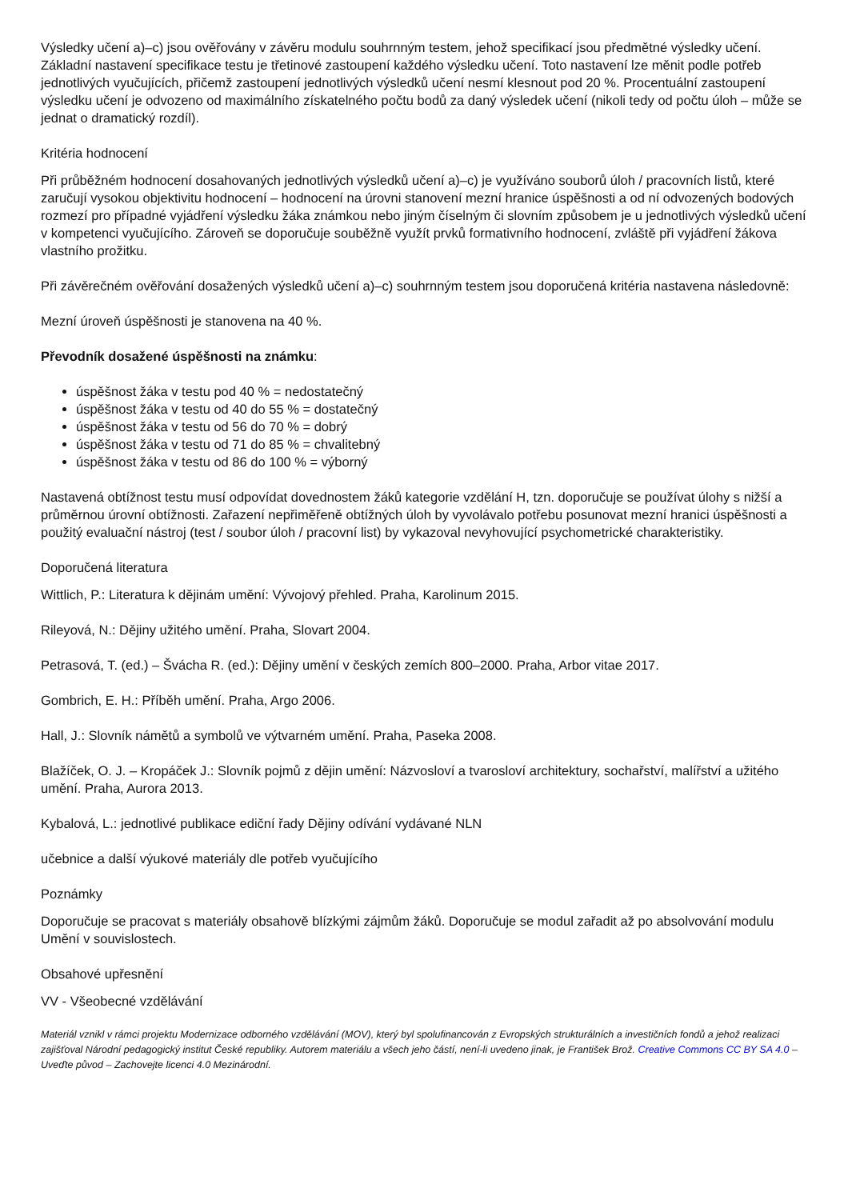Výsledky učení a)–c) jsou ověřovány v závěru modulu souhrnným testem, jehož specifikací jsou předmětné výsledky učení. Základní nastavení specifikace testu je třetinové zastoupení každého výsledku učení. Toto nastavení lze měnit podle potřeb jednotlivých vyučujících, přičemž zastoupení jednotlivých výsledků učení nesmí klesnout pod 20 %. Procentuální zastoupení výsledku učení je odvozeno od maximálního získatelného počtu bodů za daný výsledek učení (nikoli tedy od počtu úloh – může se jednat o dramatický rozdíl).
Kritéria hodnocení
Při průběžném hodnocení dosahovaných jednotlivých výsledků učení a)–c) je využíváno souborů úloh / pracovních listů, které zaručují vysokou objektivitu hodnocení – hodnocení na úrovni stanovení mezní hranice úspěšnosti a od ní odvozených bodových rozmezí pro případné vyjádření výsledku žáka známkou nebo jiným číselným či slovním způsobem je u jednotlivých výsledků učení v kompetenci vyučujícího. Zároveň se doporučuje souběžně využít prvků formativního hodnocení, zvláště při vyjádření žákova vlastního prožitku.
Při závěrečném ověřování dosažených výsledků učení a)–c) souhrnným testem jsou doporučená kritéria nastavena následovně:
Mezní úroveň úspěšnosti je stanovena na 40 %.
Převodník dosažené úspěšnosti na známku:
úspěšnost žáka v testu pod 40 % = nedostatečný
úspěšnost žáka v testu od 40 do 55 % = dostatečný
úspěšnost žáka v testu od 56 do 70 % = dobrý
úspěšnost žáka v testu od 71 do 85 % = chvalitebný
úspěšnost žáka v testu od 86 do 100 % = výborný
Nastavená obtížnost testu musí odpovídat dovednostem žáků kategorie vzdělání H, tzn. doporučuje se používat úlohy s nižší a průměrnou úrovní obtížnosti. Zařazení nepřiměřeně obtížných úloh by vyvolávalo potřebu posunovat mezní hranici úspěšnosti a použitý evaluační nástroj (test / soubor úloh / pracovní list) by vykazoval nevyhovující psychometrické charakteristiky.
Doporučená literatura
Wittlich, P.: Literatura k dějinám umění: Vývojový přehled. Praha, Karolinum 2015.
Rileyová, N.: Dějiny užitého umění. Praha, Slovart 2004.
Petrasová, T. (ed.) – Švácha R. (ed.): Dějiny umění v českých zemích 800–2000. Praha, Arbor vitae 2017.
Gombrich, E. H.: Příběh umění. Praha, Argo 2006.
Hall, J.: Slovník námětů a symbolů ve výtvarném umění. Praha, Paseka 2008.
Blažíček, O. J. – Kropáček J.: Slovník pojmů z dějin umění: Názvosloví a tvarosloví architektury, sochařství, malířství a užitého umění. Praha, Aurora 2013.
Kybalová, L.: jednotlivé publikace ediční řady Dějiny odívání vydávané NLN
učebnice a další výukové materiály dle potřeb vyučujícího
Poznámky
Doporučuje se pracovat s materiály obsahově blízkými zájmům žáků. Doporučuje se modul zařadit až po absolvování modulu Umění v souvislostech.
Obsahové upřesnění
VV - Všeobecné vzdělávání
Materiál vznikl v rámci projektu Modernizace odborného vzdělávání (MOV), který byl spolufinancován z Evropských strukturálních a investičních fondů a jehož realizaci zajišťoval Národní pedagogický institut České republiky. Autorem materiálu a všech jeho částí, není-li uvedeno jinak, je František Brož. Creative Commons CC BY SA 4.0 – Uveďte původ – Zachovejte licenci 4.0 Mezinárodní.